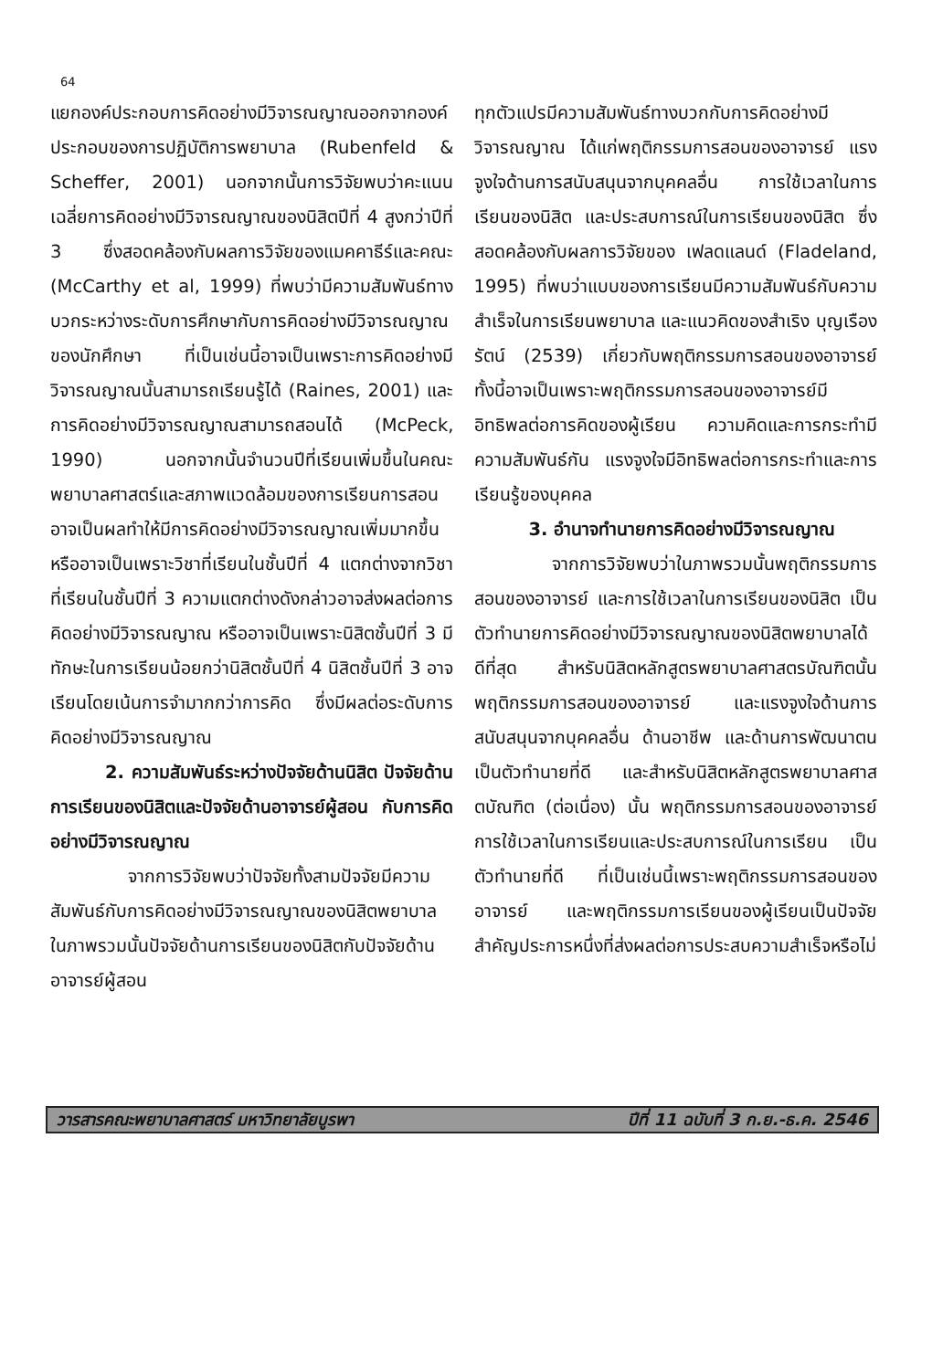64
แยกองค์ประกอบการคิดอย่างมีวิจารณญาณออกจากองค์ประกอบของการปฏิบัติการพยาบาล (Rubenfeld & Scheffer, 2001) นอกจากนั้นการวิจัยพบว่าคะแนนเฉลี่ยการคิดอย่างมีวิจารณญาณของนิสิตปีที่ 4 สูงกว่าปีที่ 3 ซึ่งสอดคล้องกับผลการวิจัยของแมคคาธีร์และคณะ (McCarthy et al, 1999) ที่พบว่ามีความสัมพันธ์ทางบวกระหว่างระดับการศึกษากับการคิดอย่างมีวิจารณญาณของนักศึกษา ที่เป็นเช่นนี้อาจเป็นเพราะการคิดอย่างมีวิจารณญาณนั้นสามารถเรียนรู้ได้ (Raines, 2001) และการคิดอย่างมีวิจารณญาณสามารถสอนได้ (McPeck, 1990) นอกจากนั้นจำนวนปีที่เรียนเพิ่มขึ้นในคณะพยาบาลศาสตร์และสภาพแวดล้อมของการเรียนการสอน อาจเป็นผลทำให้มีการคิดอย่างมีวิจารณญาณเพิ่มมากขึ้น หรืออาจเป็นเพราะวิชาที่เรียนในชั้นปีที่ 4 แตกต่างจากวิชาที่เรียนในชั้นปีที่ 3 ความแตกต่างดังกล่าวอาจส่งผลต่อการคิดอย่างมีวิจารณญาณ หรืออาจเป็นเพราะนิสิตชั้นปีที่ 3 มีทักษะในการเรียนน้อยกว่านิสิตชั้นปีที่ 4 นิสิตชั้นปีที่ 3 อาจเรียนโดยเน้นการจำมากกว่าการคิด ซึ่งมีผลต่อระดับการคิดอย่างมีวิจารณญาณ
2. ความสัมพันธ์ระหว่างปัจจัยด้านนิสิต ปัจจัยด้านการเรียนของนิสิตและปัจจัยด้านอาจารย์ผู้สอน กับการคิดอย่างมีวิจารณญาณ
จากการวิจัยพบว่าปัจจัยทั้งสามปัจจัยมีความสัมพันธ์กับการคิดอย่างมีวิจารณญาณของนิสิตพยาบาล ในภาพรวมนั้นปัจจัยด้านการเรียนของนิสิตกับปัจจัยด้านอาจารย์ผู้สอน
ทุกตัวแปรมีความสัมพันธ์ทางบวกกับการคิดอย่างมีวิจารณญาณ ได้แก่พฤติกรรมการสอนของอาจารย์ แรงจูงใจด้านการสนับสนุนจากบุคคลอื่น การใช้เวลาในการเรียนของนิสิต และประสบการณ์ในการเรียนของนิสิต ซึ่งสอดคล้องกับผลการวิจัยของ เฟลดแลนด์ (Fladeland, 1995) ที่พบว่าแบบของการเรียนมีความสัมพันธ์กับความสำเร็จในการเรียนพยาบาล และแนวคิดของสำเริง บุญเรืองรัตน์ (2539) เกี่ยวกับพฤติกรรมการสอนของอาจารย์ ทั้งนี้อาจเป็นเพราะพฤติกรรมการสอนของอาจารย์มีอิทธิพลต่อการคิดของผู้เรียน ความคิดและการกระทำมีความสัมพันธ์กัน แรงจูงใจมีอิทธิพลต่อการกระทำและการเรียนรู้ของบุคคล
3. อำนาจทำนายการคิดอย่างมีวิจารณญาณ
จากการวิจัยพบว่าในภาพรวมนั้นพฤติกรรมการสอนของอาจารย์ และการใช้เวลาในการเรียนของนิสิต เป็นตัวทำนายการคิดอย่างมีวิจารณญาณของนิสิตพยาบาลได้ดีที่สุด สำหรับนิสิตหลักสูตรพยาบาลศาสตรบัณฑิตนั้นพฤติกรรมการสอนของอาจารย์ และแรงจูงใจด้านการสนับสนุนจากบุคคลอื่น ด้านอาชีพ และด้านการพัฒนาตนเป็นตัวทำนายที่ดี และสำหรับนิสิตหลักสูตรพยาบาลศาสตบัณฑิต (ต่อเนื่อง) นั้น พฤติกรรมการสอนของอาจารย์ การใช้เวลาในการเรียนและประสบการณ์ในการเรียน เป็นตัวทำนายที่ดี ที่เป็นเช่นนี้เพราะพฤติกรรมการสอนของอาจารย์ และพฤติกรรมการเรียนของผู้เรียนเป็นปัจจัยสำคัญประการหนึ่งที่ส่งผลต่อการประสบความสำเร็จหรือไม่
วารสารคณะพยาบาลศาสตร์ มหาวิทยาลัยบูรพา ปีที่ 11 ฉบับที่ 3 ก.ย.-ธ.ค. 2546